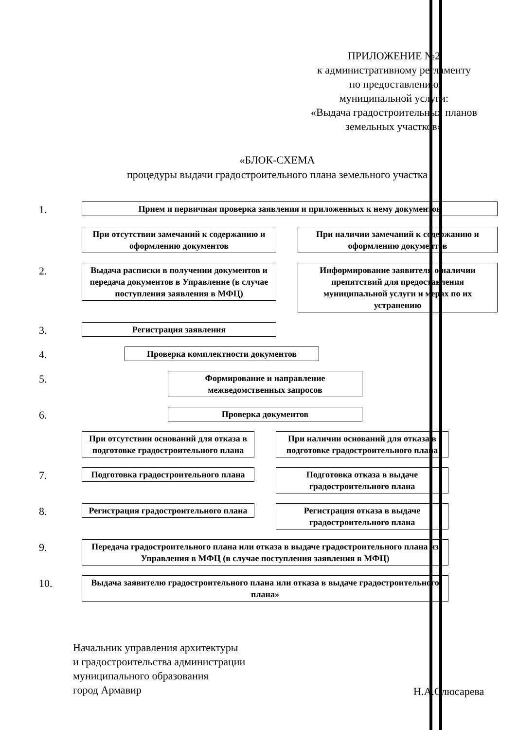ПРИЛОЖЕНИЕ №2
к административному регламенту
по предоставлению
муниципальной услуги:
«Выдача градостроительных планов
земельных участков»
«БЛОК-СХЕМА
процедуры выдачи градостроительного плана земельного участка
1.
Прием и первичная проверка заявления и приложенных к нему документов
При отсутствии замечаний к содержанию и оформлению документов
При наличии замечаний к содержанию и оформлению документов
2.
Выдача расписки в получении документов и передача документов в Управление (в случае поступления заявления в МФЦ)
Информирование заявителя о наличии препятствий для предоставления муниципальной услуги и мерах по их устранению
3.
Регистрация заявления
4.
Проверка комплектности документов
5.
Формирование и направление межведомственных запросов
6.
Проверка документов
При отсутствии оснований для отказа в подготовке градостроительного плана
При наличии оснований для отказа в подготовке градостроительного плана
7.
Подготовка градостроительного плана
Подготовка отказа в выдаче градостроительного плана
8.
Регистрация градостроительного плана
Регистрация отказа в выдаче градостроительного плана
9.
Передача градостроительного плана или отказа в выдаче градостроительного плана из Управления в МФЦ (в случае поступления заявления в МФЦ)
10.
Выдача заявителю градостроительного плана или отказа в выдаче градостроительного плана»
Начальник управления архитектуры
и градостроительства администрации
муниципального образования
город Армавир
Н.А.Слюсарева